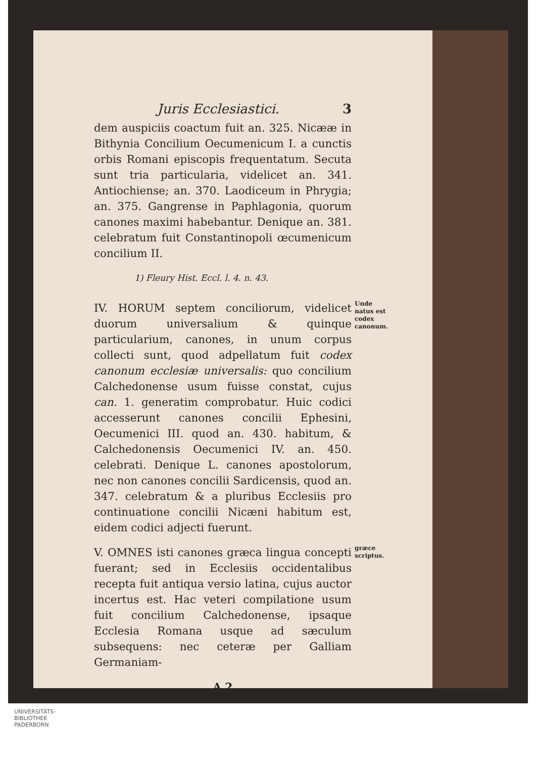Juris Ecclesiastici. 3
dem auspiciis coactum fuit an. 325. Nicææ in Bithynia Concilium Oecumenicum I. a cunctis orbis Romani episcopis frequentatum. Secuta sunt tria particularia, videlicet an. 341. Antiochiense; an. 370. Laodiceum in Phrygia; an. 375. Gangrense in Paphlagonia, quorum canones maximi habebantur. Denique an. 381. celebratum fuit Constantinopoli œcumenicum concilium II.
1) Fleury Hist. Eccl. l. 4. n. 43.
IV. HORUM septem conciliorum, videlicet duorum universalium & quinque particularium, canones, in unum corpus collecti sunt, quod adpellatum fuit codex canonum ecclesiæ universalis: quo concilium Calchedonense usum fuisse constat, cujus can. 1. generatim comprobatur. Huic codici accesserunt canones concilii Ephesini, Oecumenici III. quod an. 430. habitum, & Calchedonensis Oecumenici IV. an. 450. celebrati. Denique L. canones apostolorum, nec non canones concilii Sardicensis, quod an. 347. celebratum & a pluribus Ecclesiis pro continuatione concilii Nicæni habitum est, eidem codici adjecti fuerunt.
Unde natus est codex canonum.
V. OMNES isti canones græca lingua concepti fuerant; sed in Ecclesiis occidentalibus recepta fuit antiqua versio latina, cujus auctor incertus est. Hac veteri compilatione usum fuit concilium Calchedonense, ipsaque Ecclesia Romana usque ad sæculum subsequens: nec ceteræ per Galliam Germaniam-
græce scriptus.
A 2
UNIVERSITÄTS-
BIBLIOTHEK
PADERBORN